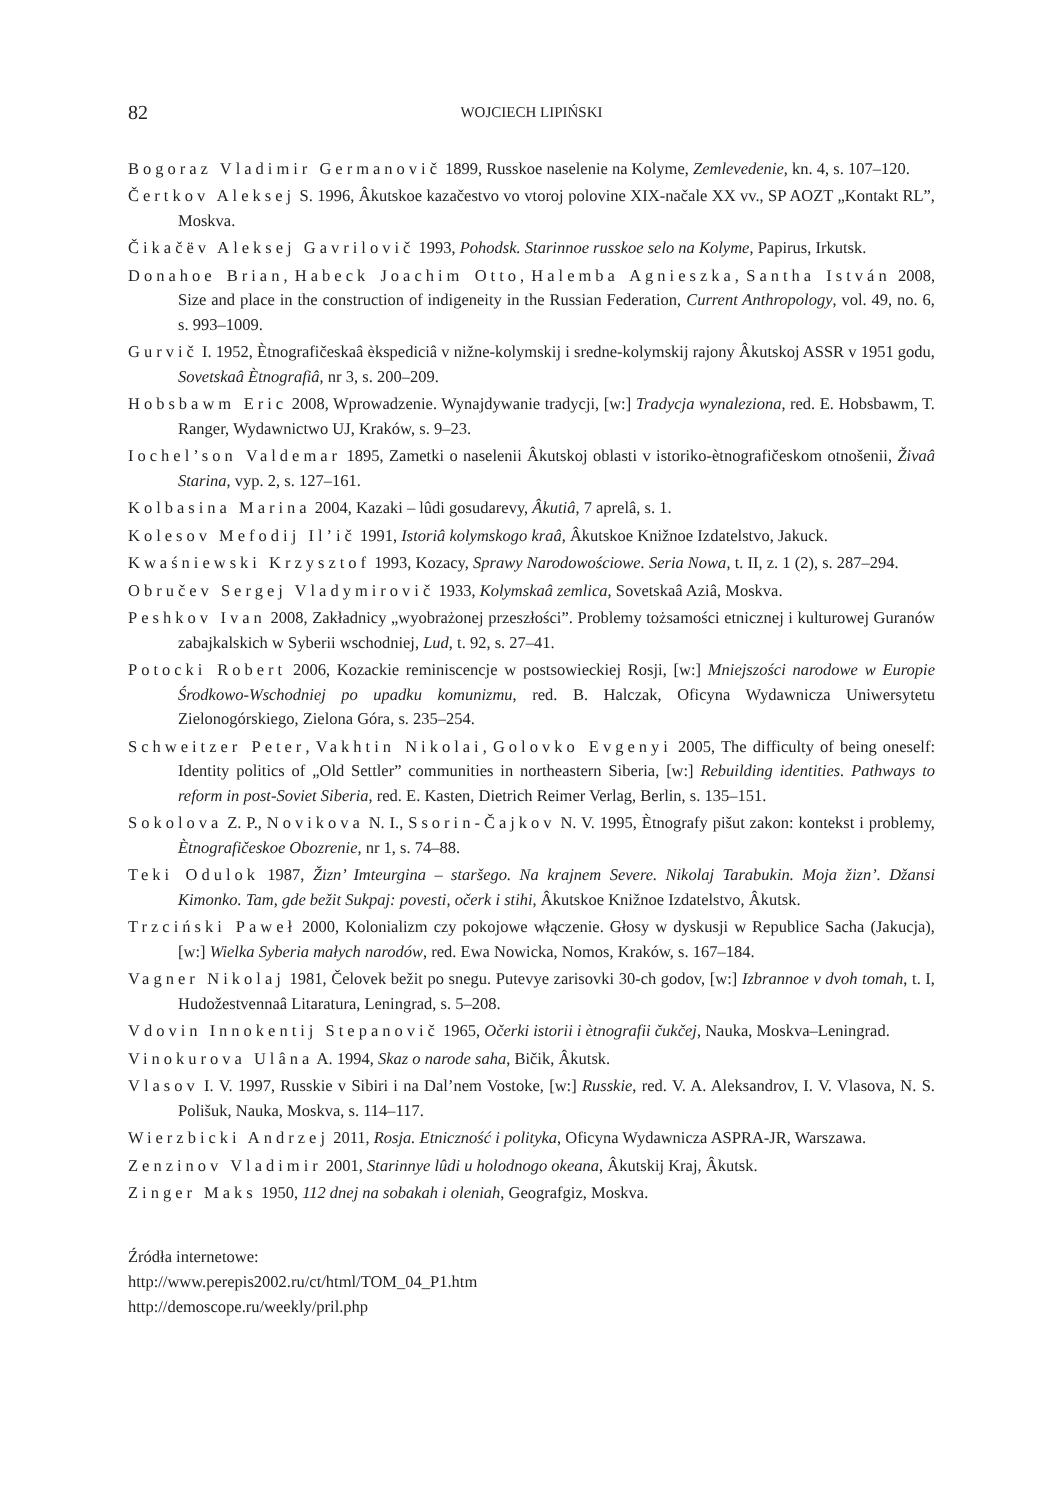82 WOJCIECH LIPIŃSKI
Bogoraz Vladimir Germanovič 1899, Russkoe naselenie na Kolyme, Zemlevedenie, kn. 4, s. 107–120.
Čertkov Aleksej S. 1996, Âkutskoe kazačestvo vo vtoroj polovine XIX-načale XX vv., SP AOZT „Kontakt RL”, Moskva.
Čikačëv Aleksej Gavrilovič 1993, Pohodsk. Starinnoe russkoe selo na Kolyme, Papirus, Irkutsk.
Donahoe Brian, Habeck Joachim Otto, Halemba Agnieszka, Santha István 2008, Size and place in the construction of indigeneity in the Russian Federation, Current Anthropology, vol. 49, no. 6, s. 993–1009.
Gurvič I. 1952, Ètnografičeskaâ èkspediciâ v nižne-kolymskij i sredne-kolymskij rajony Âkutskoj ASSR v 1951 godu, Sovetskaâ Ètnografiâ, nr 3, s. 200–209.
Hobsbawm Eric 2008, Wprowadzenie. Wynajdywanie tradycji, [w:] Tradycja wynaleziona, red. E. Hobsbawm, T. Ranger, Wydawnictwo UJ, Kraków, s. 9–23.
Iochel’son Valdemar 1895, Zametki o naselenii Âkutskoj oblasti v istoriko-ètnografičeskom otnošenii, Živaâ Starina, vyp. 2, s. 127–161.
Kolbasina Marina 2004, Kazaki – lûdi gosudarevy, Âkutiâ, 7 aprelâ, s. 1.
Kolesov Mefodij Il’ič 1991, Istoriâ kolymskogo kraâ, Âkutskoe Knižnoe Izdatelstvo, Jakuck.
Kwaśniewski Krzysztof 1993, Kozacy, Sprawy Narodowościowe. Seria Nowa, t. II, z. 1 (2), s. 287–294.
Obručev Sergej Vladymirovič 1933, Kolymskaâ zemlica, Sovetskaâ Aziâ, Moskva.
Peshkov Ivan 2008, Zakładnicy „wyobrażonej przeszłości”. Problemy tożsamości etnicznej i kulturowej Guranów zabajkalskich w Syberii wschodniej, Lud, t. 92, s. 27–41.
Potocki Robert 2006, Kozackie reminiscencje w postsowieckiej Rosji, [w:] Mniejszości narodowe w Europie Środkowo-Wschodniej po upadku komunizmu, red. B. Halczak, Oficyna Wydawnicza Uniwersytetu Zielonogórskiego, Zielona Góra, s. 235–254.
Schweitzer Peter, Vakhtin Nikolai, Golovko Evgenyi 2005, The difficulty of being oneself: Identity politics of „Old Settler” communities in northeastern Siberia, [w:] Rebuilding identities. Pathways to reform in post-Soviet Siberia, red. E. Kasten, Dietrich Reimer Verlag, Berlin, s. 135–151.
Sokolova Z. P., Novikova N. I., Ssorin-Čajkov N. V. 1995, Ètnografy pišut zakon: kontekst i problemy, Ètnografičeskoe Obozrenie, nr 1, s. 74–88.
Teki Odulok 1987, Žizn’ Imteurgina – staršego. Na krajnem Severe. Nikolaj Tarabukin. Moja žizn’. Džansi Kimonko. Tam, gde bežit Sukpaj: povesti, očerk i stihi, Âkutskoe Knižnoe Izdatelstvo, Âkutsk.
Trzciński Paweł 2000, Kolonializm czy pokojowe włączenie. Głosy w dyskusji w Republice Sacha (Jakucja), [w:] Wielka Syberia małych narodów, red. Ewa Nowicka, Nomos, Kraków, s. 167–184.
Vagner Nikolaj 1981, Čelovek bežit po snegu. Putevye zarisovki 30-ch godov, [w:] Izbrannoe v dvoh tomah, t. I, Hudožestvennaâ Litaratura, Leningrad, s. 5–208.
Vdovin Innokentij Stepanovič 1965, Očerki istorii i ètnografii čukčej, Nauka, Moskva–Leningrad.
Vinokurova Ulâna A. 1994, Skaz o narode saha, Bičik, Âkutsk.
Vlasov I. V. 1997, Russkie v Sibiri i na Dal’nem Vostoke, [w:] Russkie, red. V. A. Aleksandrov, I. V. Vlasova, N. S. Polišuk, Nauka, Moskva, s. 114–117.
Wierzbicki Andrzej 2011, Rosja. Etniczność i polityka, Oficyna Wydawnicza ASPRA-JR, Warszawa.
Zenzinov Vladimir 2001, Starinnye lûdi u holodnogo okeana, Âkutskij Kraj, Âkutsk.
Zinger Maks 1950, 112 dnej na sobakah i oleniah, Geografgiz, Moskva.
Źródła internetowe:
http://www.perepis2002.ru/ct/html/TOM_04_P1.htm
http://demoscope.ru/weekly/pril.php